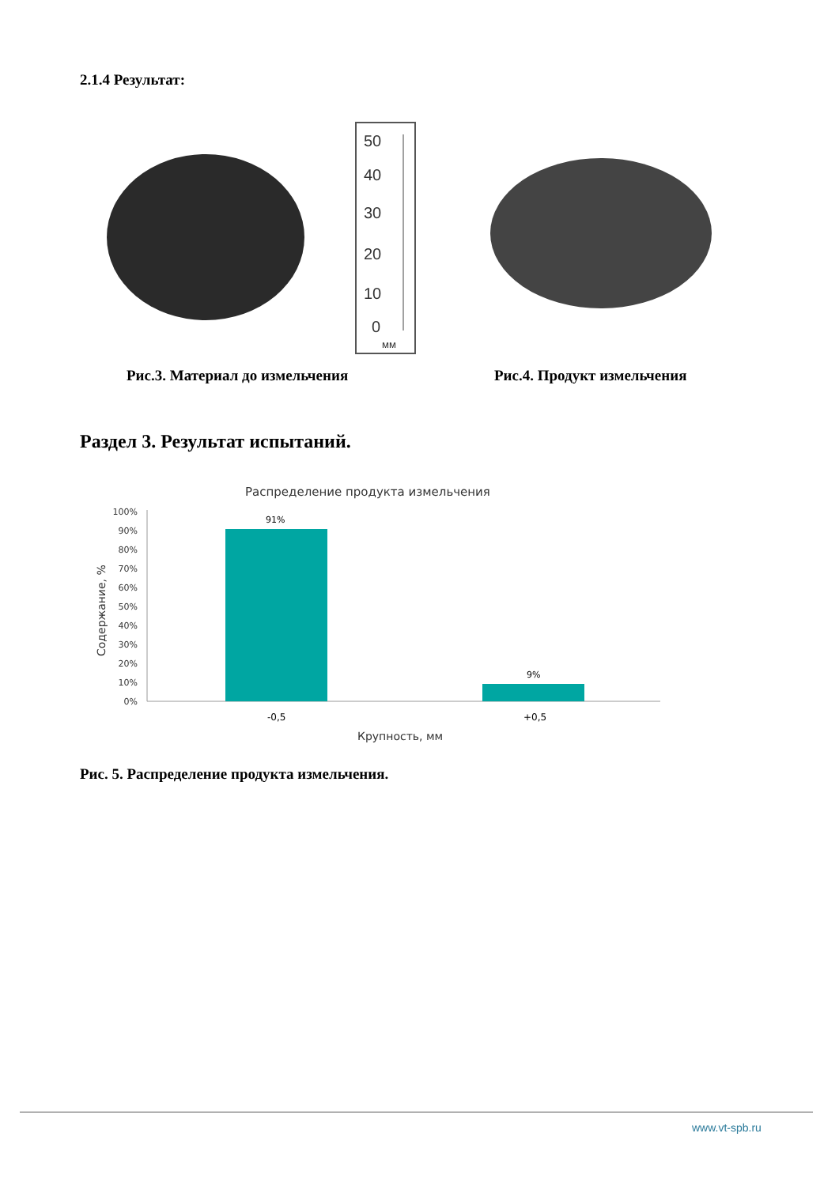2.1.4 Результат:
50
40
30
20
10
0
мм
Рис.3. Материал до измельчения Рис.4. Продукт измельчения
Раздел 3. Результат испытаний.
Распределение продукта измельчения
100%
90%
80%
70%
60%
50%
40%
30%
20%
10%
0%
Содержание, %
91%
9%
-0,5
+0,5
Крупность, мм
Рис. 5. Распределение продукта измельчения.
www.vt-spb.ru